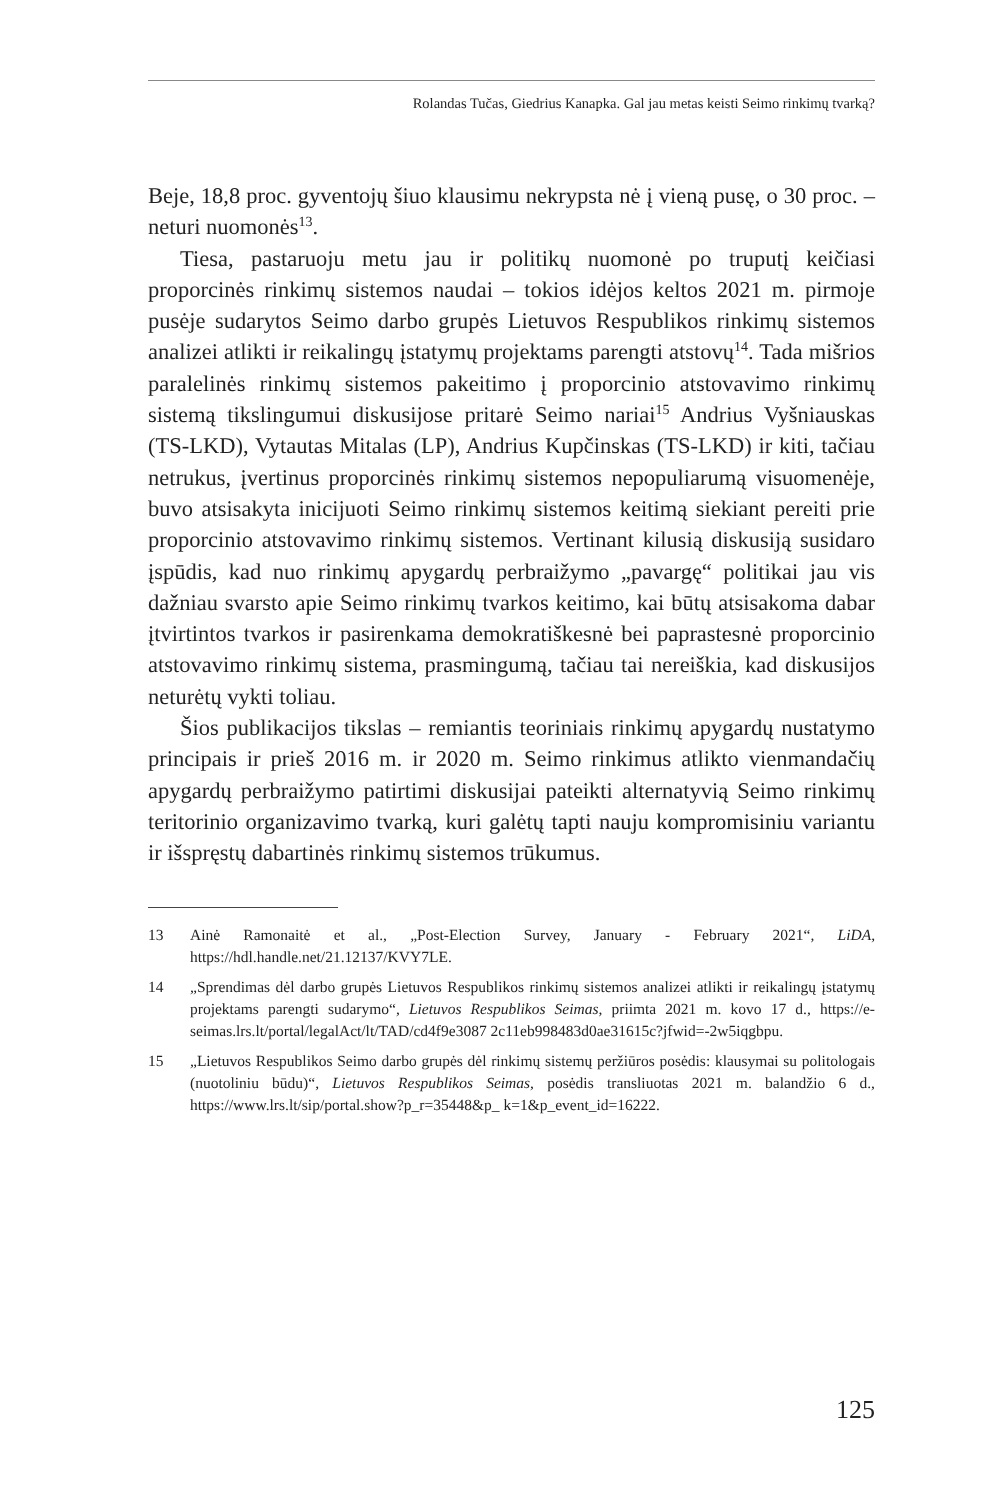Rolandas Tučas, Giedrius Kanapka. Gal jau metas keisti Seimo rinkimų tvarką?
Beje, 18,8 proc. gyventojų šiuo klausimu nekrypsta nė į vieną pusę, o 30 proc. – neturi nuomonės<sup>13</sup>.
Tiesa, pastaruoju metu jau ir politikų nuomonė po truputį keičiasi proporcinės rinkimų sistemos naudai – tokios idėjos keltos 2021 m. pirmoje pusėje sudarytos Seimo darbo grupės Lietuvos Respublikos rinkimų sistemos analizei atlikti ir reikalingų įstatymų projektams parengti atstovų<sup>14</sup>. Tada mišrios paralelinės rinkimų sistemos pakeitimo į proporcinio atstovavimo rinkimų sistemą tikslingumui diskusijose pritarė Seimo nariai<sup>15</sup> Andrius Vyšniauskas (TS-LKD), Vytautas Mitalas (LP), Andrius Kupčinskas (TS-LKD) ir kiti, tačiau netrukus, įvertinus proporcinės rinkimų sistemos nepopuliarumą visuomenėje, buvo atsisakyta inicijuoti Seimo rinkimų sistemos keitimą siekiant pereiti prie proporcinio atstovavimo rinkimų sistemos. Vertinant kilusią diskusiją susidaro įspūdis, kad nuo rinkimų apygardų perbraižymo „pavargę“ politikai jau vis dažniau svarsto apie Seimo rinkimų tvarkos keitimo, kai būtų atsisakoma dabar įtvirtintos tvarkos ir pasirenkama demokratiškesnė bei paprastesnė proporcinio atstovavimo rinkimų sistema, prasmingumą, tačiau tai nereiškia, kad diskusijos neturėtų vykti toliau.
Šios publikacijos tikslas – remiantis teoriniais rinkimų apygardų nustatymo principais ir prieš 2016 m. ir 2020 m. Seimo rinkimus atlikto vienmandačių apygardų perbraižymo patirtimi diskusijai pateikti alternatyvią Seimo rinkimų teritorinio organizavimo tvarką, kuri galėtų tapti nauju kompromisiniu variantu ir išspręstų dabartinės rinkimų sistemos trūkumus.
13 Ainė Ramonaitė et al., „Post-Election Survey, January - February 2021“, LiDA, https://hdl.handle.net/21.12137/KVY7LE.
14 „Sprendimas dėl darbo grupės Lietuvos Respublikos rinkimų sistemos analizei atlikti ir reikalingų įstatymų projektams parengti sudarymo“, Lietuvos Respublikos Seimas, priimta 2021 m. kovo 17 d., https://e-seimas.lrs.lt/portal/legalAct/lt/TAD/cd4f9e3087 2c11eb998483d0ae31615c?jfwid=-2w5iqgbpu.
15 „Lietuvos Respublikos Seimo darbo grupės dėl rinkimų sistemų peržiūros posėdis: klausymai su politologais (nuotoliniu būdu)“, Lietuvos Respublikos Seimas, posėdis transliuotas 2021 m. balandžio 6 d., https://www.lrs.lt/sip/portal.show?p_r=35448&p_ k=1&p_event_id=16222.
125